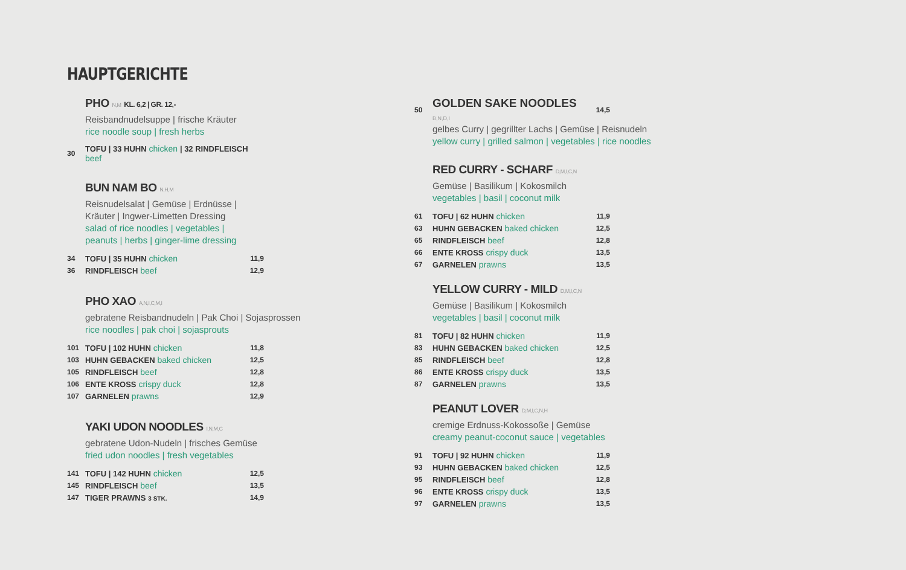HAUPTGERICHTE
PHO N,M KL. 6,2 | GR. 12,-
Reisbandnudelsuppe | frische Kräuter
rice noodle soup | fresh herbs
| 30 | TOFU / 33 HUHN chicken / 32 RINDFLEISCH beef |
BUN NAM BO N,H,M
Reisnudelsalat | Gemüse | Erdnüsse |
Kräuter | Ingwer-Limetten Dressing
salad of rice noodles | vegetables |
peanuts | herbs | ginger-lime dressing
| 34 | TOFU / 35 HUHN chicken | 11,9 |
| 36 | RINDFLEISCH beef | 12,9 |
PHO XAO A,N,I,C,M,I
gebratene Reisbandnudeln | Pak Choi | Sojasprossen
rice noodles | pak choi | sojasprouts
| 101 | TOFU / 102 HUHN chicken | 11,8 |
| 103 | HUHN GEBACKEN baked chicken | 12,5 |
| 105 | RINDFLEISCH beef | 12,8 |
| 106 | ENTE KROSS crispy duck | 12,8 |
| 107 | GARNELEN prawns | 12,9 |
YAKI UDON NOODLES I,N,M,C
gebratene Udon-Nudeln | frisches Gemüse
fried udon noodles | fresh vegetables
| 141 | TOFU / 142 HUHN chicken | 12,5 |
| 145 | RINDFLEISCH beef | 13,5 |
| 147 | TIGER PRAWNS 3 STK. | 14,9 |
| 50 | GOLDEN SAKE NOODLES B,N,D,I | 14,5 |
gelbes Curry | gegrillter Lachs | Gemüse | Reisnudeln
yellow curry | grilled salmon | vegetables | rice noodles
RED CURRY - SCHARF D,M,I,C,N
Gemüse | Basilikum | Kokosmilch
vegetables | basil | coconut milk
| 61 | TOFU / 62 HUHN chicken | 11,9 |
| 63 | HUHN GEBACKEN baked chicken | 12,5 |
| 65 | RINDFLEISCH beef | 12,8 |
| 66 | ENTE KROSS crispy duck | 13,5 |
| 67 | GARNELEN prawns | 13,5 |
YELLOW CURRY - MILD D,M,I,C,N
Gemüse | Basilikum | Kokosmilch
vegetables | basil | coconut milk
| 81 | TOFU / 82 HUHN chicken | 11,9 |
| 83 | HUHN GEBACKEN baked chicken | 12,5 |
| 85 | RINDFLEISCH beef | 12,8 |
| 86 | ENTE KROSS crispy duck | 13,5 |
| 87 | GARNELEN prawns | 13,5 |
PEANUT LOVER D,M,I,C,N,H
cremige Erdnuss-Kokossoße | Gemüse
creamy peanut-coconut sauce | vegetables
| 91 | TOFU / 92 HUHN chicken | 11,9 |
| 93 | HUHN GEBACKEN baked chicken | 12,5 |
| 95 | RINDFLEISCH beef | 12,8 |
| 96 | ENTE KROSS crispy duck | 13,5 |
| 97 | GARNELEN prawns | 13,5 |